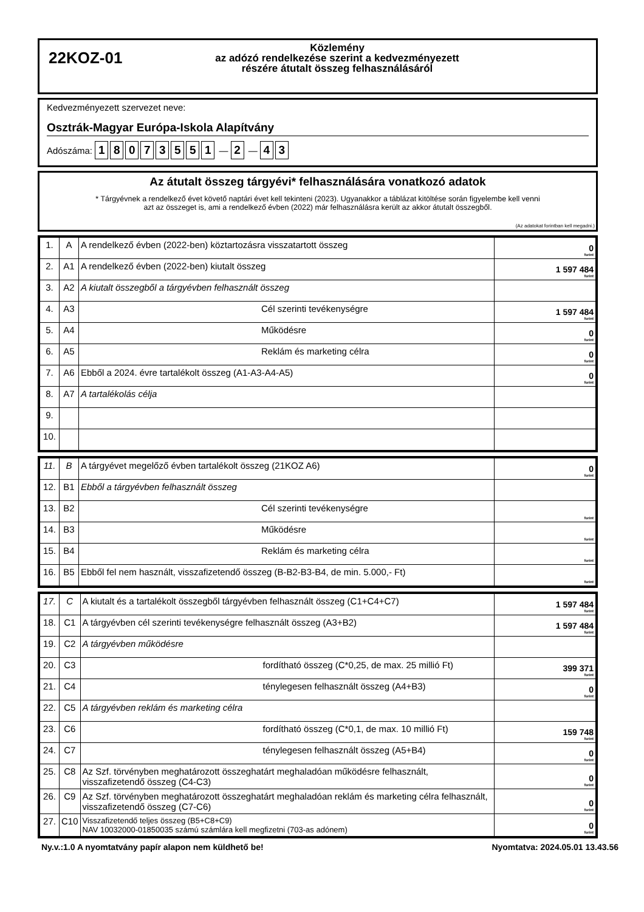22KOZ-01
Közlemény
az adózó rendelkezése szerint a kedvezményezett
részére átutalt összeg felhasználásáról
Kedvezményezett szervezet neve:
Osztrák-Magyar Európa-Iskola Alapítvány
Adószáma: 18073551 — 2 — 4 3
Az átutalt összeg tárgyévi* felhasználására vonatkozó adatok
* Tárgyévnek a rendelkező évet követő naptári évet kell tekinteni (2023). Ugyanakkor a táblázat kitöltése során figyelembe kell venni
azt az összeget is, ami a rendelkező évben (2022) már felhasználásra került az akkor átutalt összegből.
(Az adatokat forintban kell megadni.)
| 1. | A | A rendelkező évben (2022-ben) köztartozásra visszatartott összeg | 0 forint |
| 2. | A1 | A rendelkező évben (2022-ben) kiutalt összeg | 1 597 484 forint |
| 3. | A2 | A kiutalt összegből a tárgyévben felhasznált összeg | |
| 4. | A3 | Cél szerinti tevékenységre | 1 597 484 forint |
| 5. | A4 | Működésre | 0 forint |
| 6. | A5 | Reklám és marketing célra | 0 forint |
| 7. | A6 | Ebből a 2024. évre tartalékolt összeg (A1-A3-A4-A5) | 0 forint |
| 8. | A7 | A tartalékolás célja | |
| 9. | | | |
| 10. | | | |
| 11. | B | A tárgyévet megelőző évben tartalékolt összeg (21KOZ A6) | 0 forint |
| 12. | B1 | Ebből a tárgyévben felhasznált összeg | |
| 13. | B2 | Cél szerinti tevékenységre | forint |
| 14. | B3 | Működésre | forint |
| 15. | B4 | Reklám és marketing célra | forint |
| 16. | B5 | Ebből fel nem használt, visszafizetendő összeg (B-B2-B3-B4, de min. 5.000,- Ft) | forint |
| 17. | C | A kiutalt és a tartalékolt összegből tárgyévben felhasznált összeg (C1+C4+C7) | 1 597 484 forint |
| 18. | C1 | A tárgyévben cél szerinti tevékenységre felhasznált összeg (A3+B2) | 1 597 484 forint |
| 19. | C2 | A tárgyévben működésre | |
| 20. | C3 | fordítható összeg (C*0,25, de max. 25 millió Ft) | 399 371 forint |
| 21. | C4 | ténylegesen felhasznált összeg (A4+B3) | 0 forint |
| 22. | C5 | A tárgyévben reklám és marketing célra | |
| 23. | C6 | fordítható összeg (C*0,1, de max. 10 millió Ft) | 159 748 forint |
| 24. | C7 | ténylegesen felhasznált összeg (A5+B4) | 0 forint |
| 25. | C8 | Az Szf. törvényben meghatározott összeghatárt meghaladóan működésre felhasznált, visszafizetendő összeg (C4-C3) | 0 forint |
| 26. | C9 | Az Szf. törvényben meghatározott összeghatárt meghaladóan reklám és marketing célra felhasznált, visszafizetendő összeg (C7-C6) | 0 forint |
| 27. | C10 | Visszafizetendő teljes összeg (B5+C8+C9) NAV 10032000-01850035 számú számlára kell megfizetni (703-as adónem) | 0 forint |
Ny.v.:1.0 A nyomtatvány papír alapon nem küldhető be! Nyomtatva: 2024.05.01 13.43.56